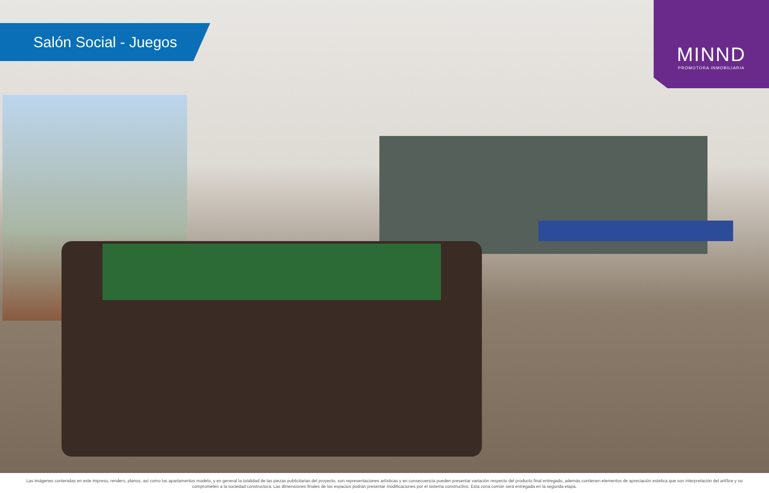Salón Social - Juegos
MINND
PROMOTORA INMOBILIARIA
Las imágenes contenidas en este impreso, renders, planos, así como los apartamentos modelo, y en general la totalidad de las piezas publicitarias del proyecto, son representaciones artísticas y en consecuencia pueden presentar variación respecto del producto final entregado, además contienen elementos de apreciación estética que son interpretación del artífice y no comprometen a la sociedad constructora. Las dimensiones finales de los espacios podrán presentar modificaciones por el sistema constructivo. Esta zona común será entregada en la segunda etapa.